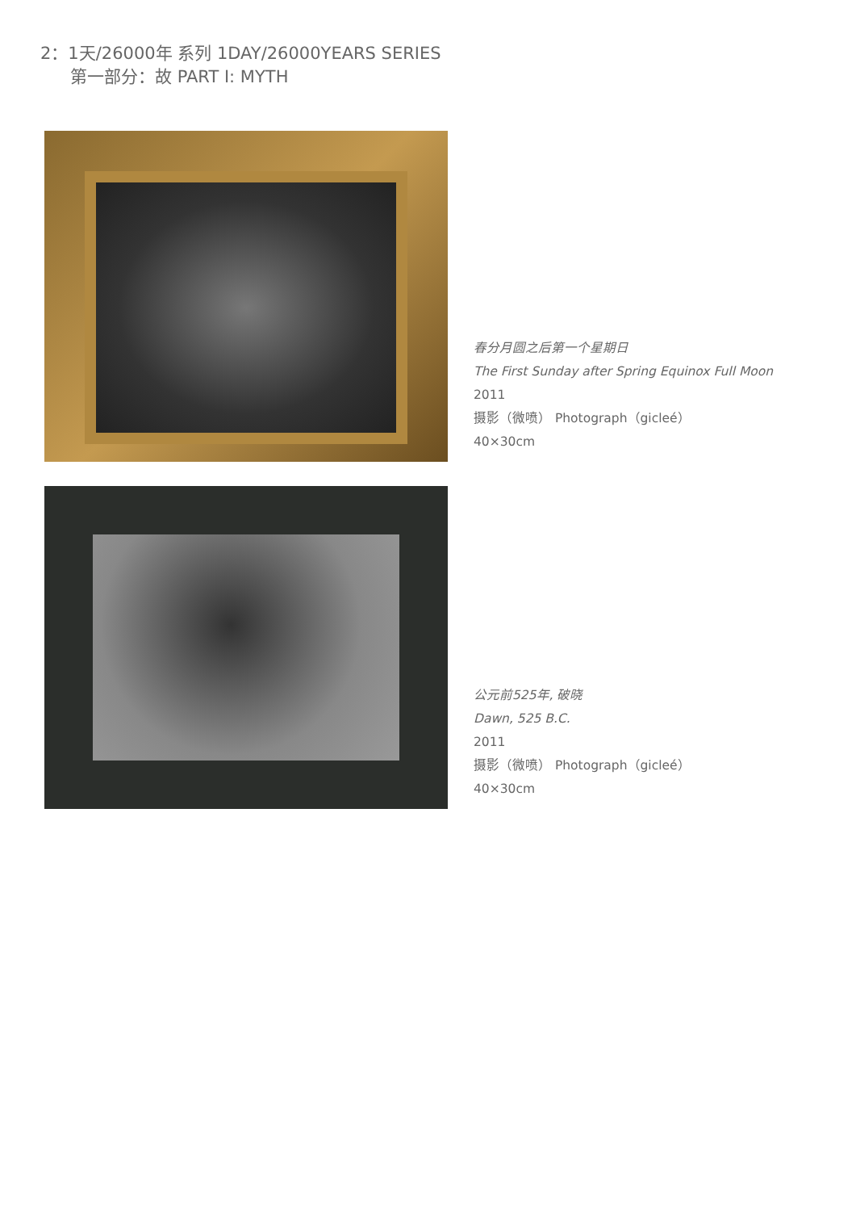2：1天/26000年 系列 1DAY/26000YEARS SERIES
第一部分：故 PART I: MYTH
春分月圆之后第一个星期日
The First Sunday after Spring Equinox Full Moon
2011
摄影（微喷） Photograph（gicleé）
40×30cm
公元前525年, 破晓
Dawn, 525 B.C.
2011
摄影（微喷） Photograph（gicleé）
40×30cm